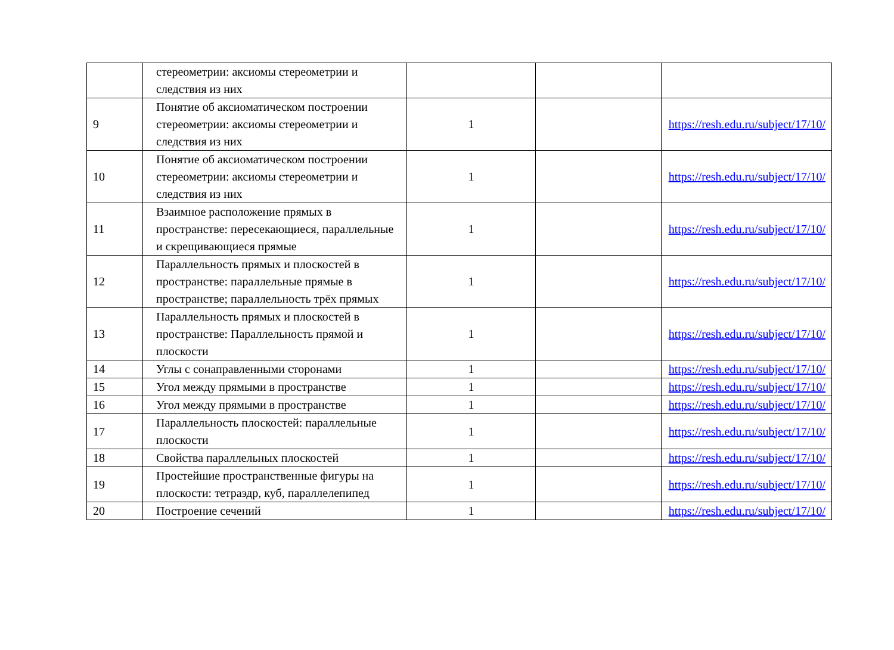| | стереометрии: аксиомы стереометрии и следствия из них | | | |
| 9 | Понятие об аксиоматическом построении стереометрии: аксиомы стереометрии и следствия из них | 1 | | https://resh.edu.ru/subject/17/10/ |
| 10 | Понятие об аксиоматическом построении стереометрии: аксиомы стереометрии и следствия из них | 1 | | https://resh.edu.ru/subject/17/10/ |
| 11 | Взаимное расположение прямых в пространстве: пересекающиеся, параллельные и скрещивающиеся прямые | 1 | | https://resh.edu.ru/subject/17/10/ |
| 12 | Параллельность прямых и плоскостей в пространстве: параллельные прямые в пространстве; параллельность трёх прямых | 1 | | https://resh.edu.ru/subject/17/10/ |
| 13 | Параллельность прямых и плоскостей в пространстве: Параллельность прямой и плоскости | 1 | | https://resh.edu.ru/subject/17/10/ |
| 14 | Углы с сонаправленными сторонами | 1 | | https://resh.edu.ru/subject/17/10/ |
| 15 | Угол между прямыми в пространстве | 1 | | https://resh.edu.ru/subject/17/10/ |
| 16 | Угол между прямыми в пространстве | 1 | | https://resh.edu.ru/subject/17/10/ |
| 17 | Параллельность плоскостей: параллельные плоскости | 1 | | https://resh.edu.ru/subject/17/10/ |
| 18 | Свойства параллельных плоскостей | 1 | | https://resh.edu.ru/subject/17/10/ |
| 19 | Простейшие пространственные фигуры на плоскости: тетраэдр, куб, параллелепипед | 1 | | https://resh.edu.ru/subject/17/10/ |
| 20 | Построение сечений | 1 | | https://resh.edu.ru/subject/17/10/ |